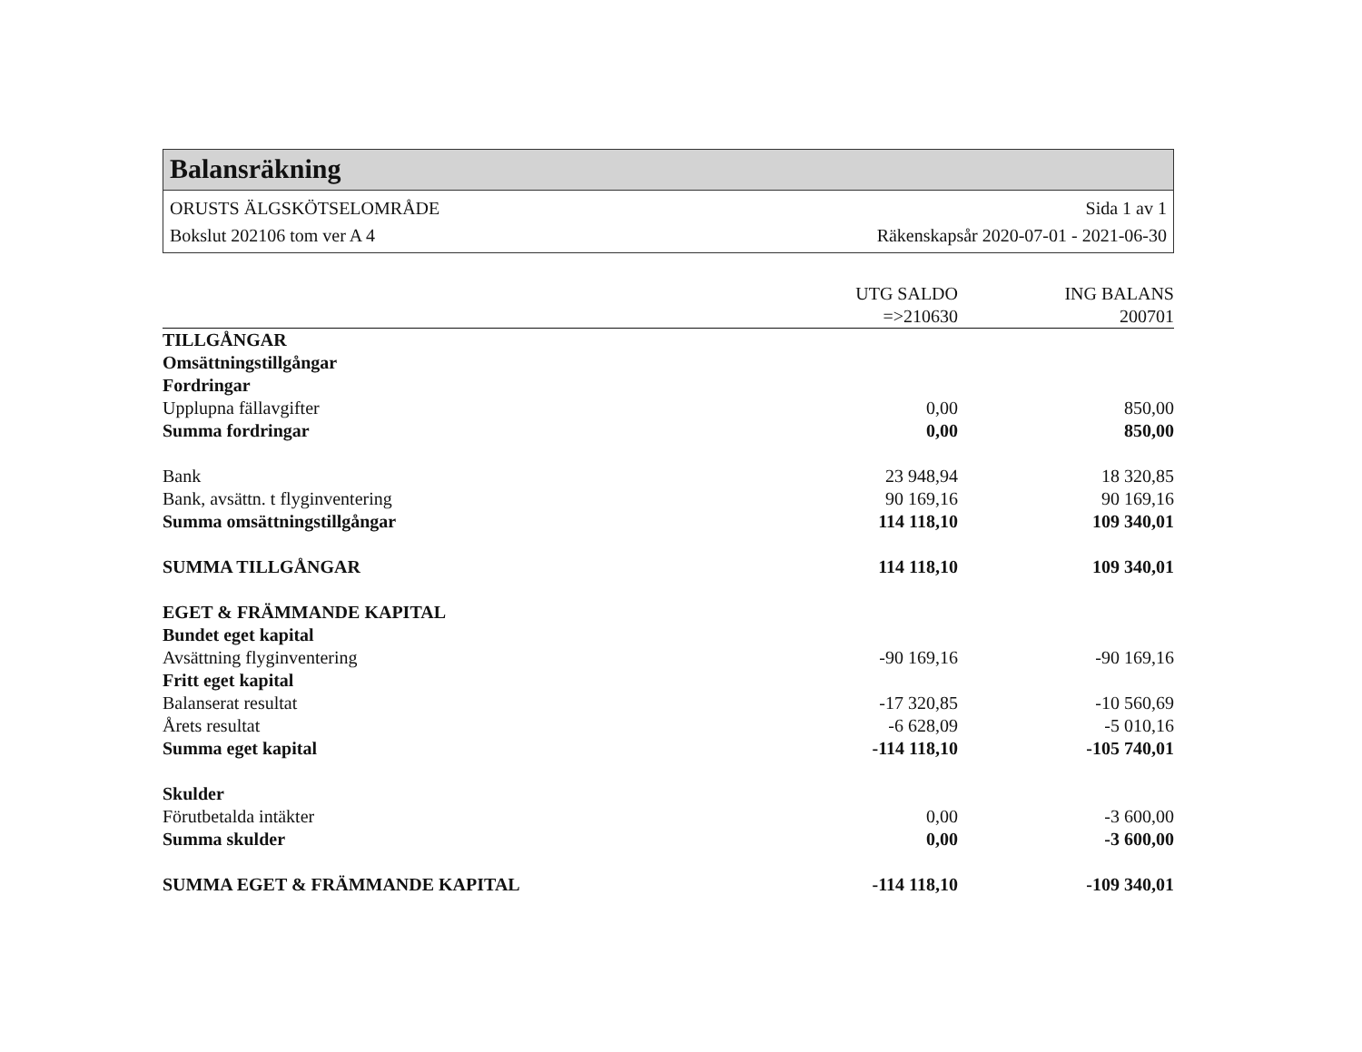Balansräkning
ORUSTS ÄLGSKÖTSELOMRÅDE Sida 1 av 1
Bokslut 202106 tom ver A 4 Räkenskapsår 2020-07-01 - 2021-06-30
| | UTG SALDO | ING BALANS |
| --- | --- | --- |
| | =>210630 | 200701 |
| TILLGÅNGAR | | |
| Omsättningstillgångar | | |
| Fordringar | | |
| Upplupna fällavgifter | 0,00 | 850,00 |
| Summa fordringar | 0,00 | 850,00 |
| Bank | 23 948,94 | 18 320,85 |
| Bank, avsättn. t flyginventering | 90 169,16 | 90 169,16 |
| Summa omsättningstillgångar | 114 118,10 | 109 340,01 |
| SUMMA TILLGÅNGAR | 114 118,10 | 109 340,01 |
| EGET & FRÄMMANDE KAPITAL | | |
| Bundet eget kapital | | |
| Avsättning flyginventering | -90 169,16 | -90 169,16 |
| Fritt eget kapital | | |
| Balanserat resultat | -17 320,85 | -10 560,69 |
| Årets resultat | -6 628,09 | -5 010,16 |
| Summa eget kapital | -114 118,10 | -105 740,01 |
| Skulder | | |
| Förutbetalda intäkter | 0,00 | -3 600,00 |
| Summa skulder | 0,00 | -3 600,00 |
| SUMMA EGET & FRÄMMANDE KAPITAL | -114 118,10 | -109 340,01 |